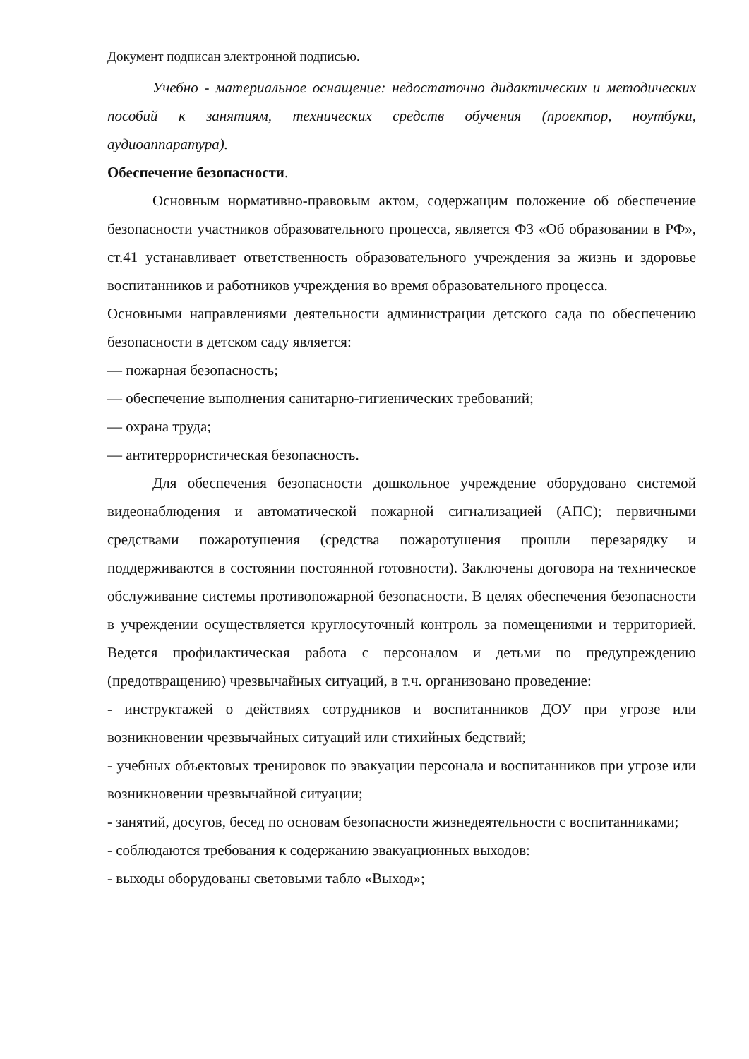Документ подписан электронной подписью.
Учебно - материальное оснащение: недостаточно дидактических и методических пособий к занятиям, технических средств обучения (проектор, ноутбуки, аудиоаппаратура).
Обеспечение безопасности.
Основным нормативно-правовым актом, содержащим положение об обеспечение безопасности участников образовательного процесса, является ФЗ «Об образовании в РФ», ст.41 устанавливает ответственность образовательного учреждения за жизнь и здоровье воспитанников и работников учреждения во время образовательного процесса.
Основными направлениями деятельности администрации детского сада по обеспечению безопасности в детском саду является:
— пожарная безопасность;
— обеспечение выполнения санитарно-гигиенических требований;
— охрана труда;
— антитеррористическая безопасность.
Для обеспечения безопасности дошкольное учреждение оборудовано системой видеонаблюдения и автоматической пожарной сигнализацией (АПС); первичными средствами пожаротушения (средства пожаротушения прошли перезарядку и поддерживаются в состоянии постоянной готовности). Заключены договора на техническое обслуживание системы противопожарной безопасности. В целях обеспечения безопасности в учреждении осуществляется круглосуточный контроль за помещениями и территорией. Ведется профилактическая работа с персоналом и детьми по предупреждению (предотвращению) чрезвычайных ситуаций, в т.ч. организовано проведение:
- инструктажей о действиях сотрудников и воспитанников ДОУ при угрозе или возникновении чрезвычайных ситуаций или стихийных бедствий;
- учебных объектовых тренировок по эвакуации персонала и воспитанников при угрозе или возникновении чрезвычайной ситуации;
- занятий, досугов, бесед по основам безопасности жизнедеятельности с воспитанниками;
- соблюдаются требования к содержанию эвакуационных выходов:
- выходы оборудованы световыми табло «Выход»;